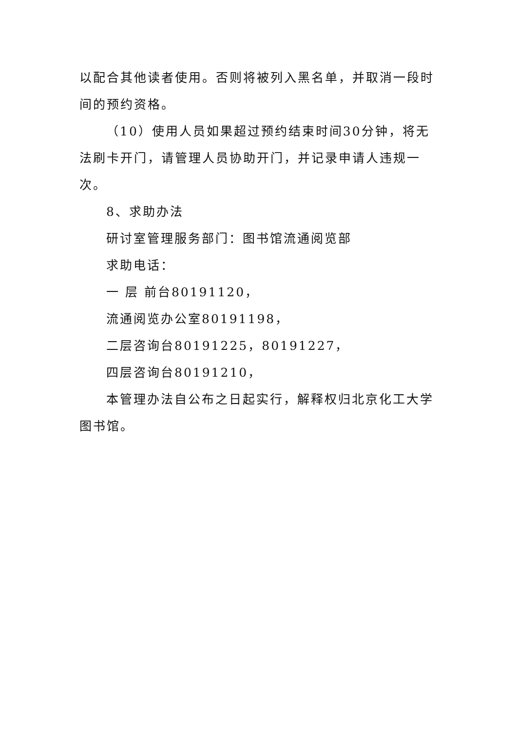以配合其他读者使用。否则将被列入黑名单，并取消一段时间的预约资格。
（10）使用人员如果超过预约结束时间30分钟，将无法刷卡开门，请管理人员协助开门，并记录申请人违规一次。
8、求助办法
研讨室管理服务部门：图书馆流通阅览部
求助电话：
一 层 前台80191120，
流通阅览办公室80191198，
二层咨询台80191225，80191227，
四层咨询台80191210，
本管理办法自公布之日起实行，解释权归北京化工大学图书馆。